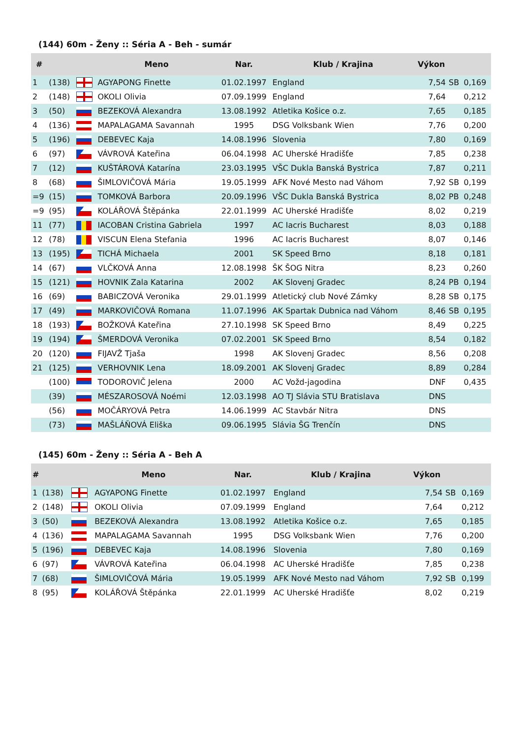(144) 60m - Ženy :: Séria A - Beh - sumár
| # | | | Meno | Nar. | Klub / Krajina | Výkon | | |
| --- | --- | --- | --- | --- | --- | --- | --- | --- |
| 1 | (138) | | AGYAPONG Finette | 01.02.1997 | England | 7,54 | SB | 0,169 |
| 2 | (148) | | OKOLI Olivia | 07.09.1999 | England | 7,64 | | 0,212 |
| 3 | (50) | | BEZEKOVÁ Alexandra | 13.08.1992 | Atletika Košice o.z. | 7,65 | | 0,185 |
| 4 | (136) | | MAPALAGAMA Savannah | 1995 | DSG Volksbank Wien | 7,76 | | 0,200 |
| 5 | (196) | | DEBEVEC Kaja | 14.08.1996 | Slovenia | 7,80 | | 0,169 |
| 6 | (97) | | VÁVROVÁ Kateřina | 06.04.1998 | AC Uherské Hradišťe | 7,85 | | 0,238 |
| 7 | (12) | | KUŠTÁROVÁ Katarína | 23.03.1995 | VŠC Dukla Banská Bystrica | 7,87 | | 0,211 |
| 8 | (68) | | ŠIMLOVIČOVÁ Mária | 19.05.1999 | AFK Nové Mesto nad Váhom | 7,92 | SB | 0,199 |
| =9 | (15) | | TOMKOVÁ Barbora | 20.09.1996 | VŠC Dukla Banská Bystrica | 8,02 | PB | 0,248 |
| =9 | (95) | | KOLÁŘOVÁ Štěpánka | 22.01.1999 | AC Uherské Hradišťe | 8,02 | | 0,219 |
| 11 | (77) | | IACOBAN Cristina Gabriela | 1997 | AC Iacris Bucharest | 8,03 | | 0,188 |
| 12 | (78) | | VISCUN Elena Stefania | 1996 | AC Iacris Bucharest | 8,07 | | 0,146 |
| 13 | (195) | | TICHÁ Michaela | 2001 | SK Speed Brno | 8,18 | | 0,181 |
| 14 | (67) | | VLČKOVÁ Anna | 12.08.1998 | ŠK ŠOG Nitra | 8,23 | | 0,260 |
| 15 | (121) | | HOVNIK Zala Katarina | 2002 | AK Slovenj Gradec | 8,24 | PB | 0,194 |
| 16 | (69) | | BABICZOVÁ Veronika | 29.01.1999 | Atletický club Nové Zámky | 8,28 | SB | 0,175 |
| 17 | (49) | | MARKOVIČOVÁ Romana | 11.07.1996 | AK Spartak Dubnica nad Váhom | 8,46 | SB | 0,195 |
| 18 | (193) | | BOŽKOVÁ Kateřina | 27.10.1998 | SK Speed Brno | 8,49 | | 0,225 |
| 19 | (194) | | ŠMERDOVÁ Veronika | 07.02.2001 | SK Speed Brno | 8,54 | | 0,182 |
| 20 | (120) | | FIJAVŽ Tjaša | 1998 | AK Slovenj Gradec | 8,56 | | 0,208 |
| 21 | (125) | | VERHOVNIK Lena | 18.09.2001 | AK Slovenj Gradec | 8,89 | | 0,284 |
| | (100) | | TODOROVIČ Jelena | 2000 | AC Vožd-jagodina | DNF | | 0,435 |
| | (39) | | MÉSZAROSOVÁ Noémi | 12.03.1998 | AO TJ Slávia STU Bratislava | DNS | | |
| | (56) | | MOČÁRYOVÁ Petra | 14.06.1999 | AC Stavbár Nitra | DNS | | |
| | (73) | | MAŠLÁŇOVÁ Eliška | 09.06.1995 | Slávia ŠG Trenčín | DNS | | |
(145) 60m - Ženy :: Séria A - Beh A
| # | | | Meno | Nar. | Klub / Krajina | Výkon | | |
| --- | --- | --- | --- | --- | --- | --- | --- | --- |
| 1 | (138) | | AGYAPONG Finette | 01.02.1997 | England | 7,54 | SB | 0,169 |
| 2 | (148) | | OKOLI Olivia | 07.09.1999 | England | 7,64 | | 0,212 |
| 3 | (50) | | BEZEKOVÁ Alexandra | 13.08.1992 | Atletika Košice o.z. | 7,65 | | 0,185 |
| 4 | (136) | | MAPALAGAMA Savannah | 1995 | DSG Volksbank Wien | 7,76 | | 0,200 |
| 5 | (196) | | DEBEVEC Kaja | 14.08.1996 | Slovenia | 7,80 | | 0,169 |
| 6 | (97) | | VÁVROVÁ Kateřina | 06.04.1998 | AC Uherské Hradišťe | 7,85 | | 0,238 |
| 7 | (68) | | ŠIMLOVIČOVÁ Mária | 19.05.1999 | AFK Nové Mesto nad Váhom | 7,92 | SB | 0,199 |
| 8 | (95) | | KOLÁŘOVÁ Štěpánka | 22.01.1999 | AC Uherské Hradišťe | 8,02 | | 0,219 |